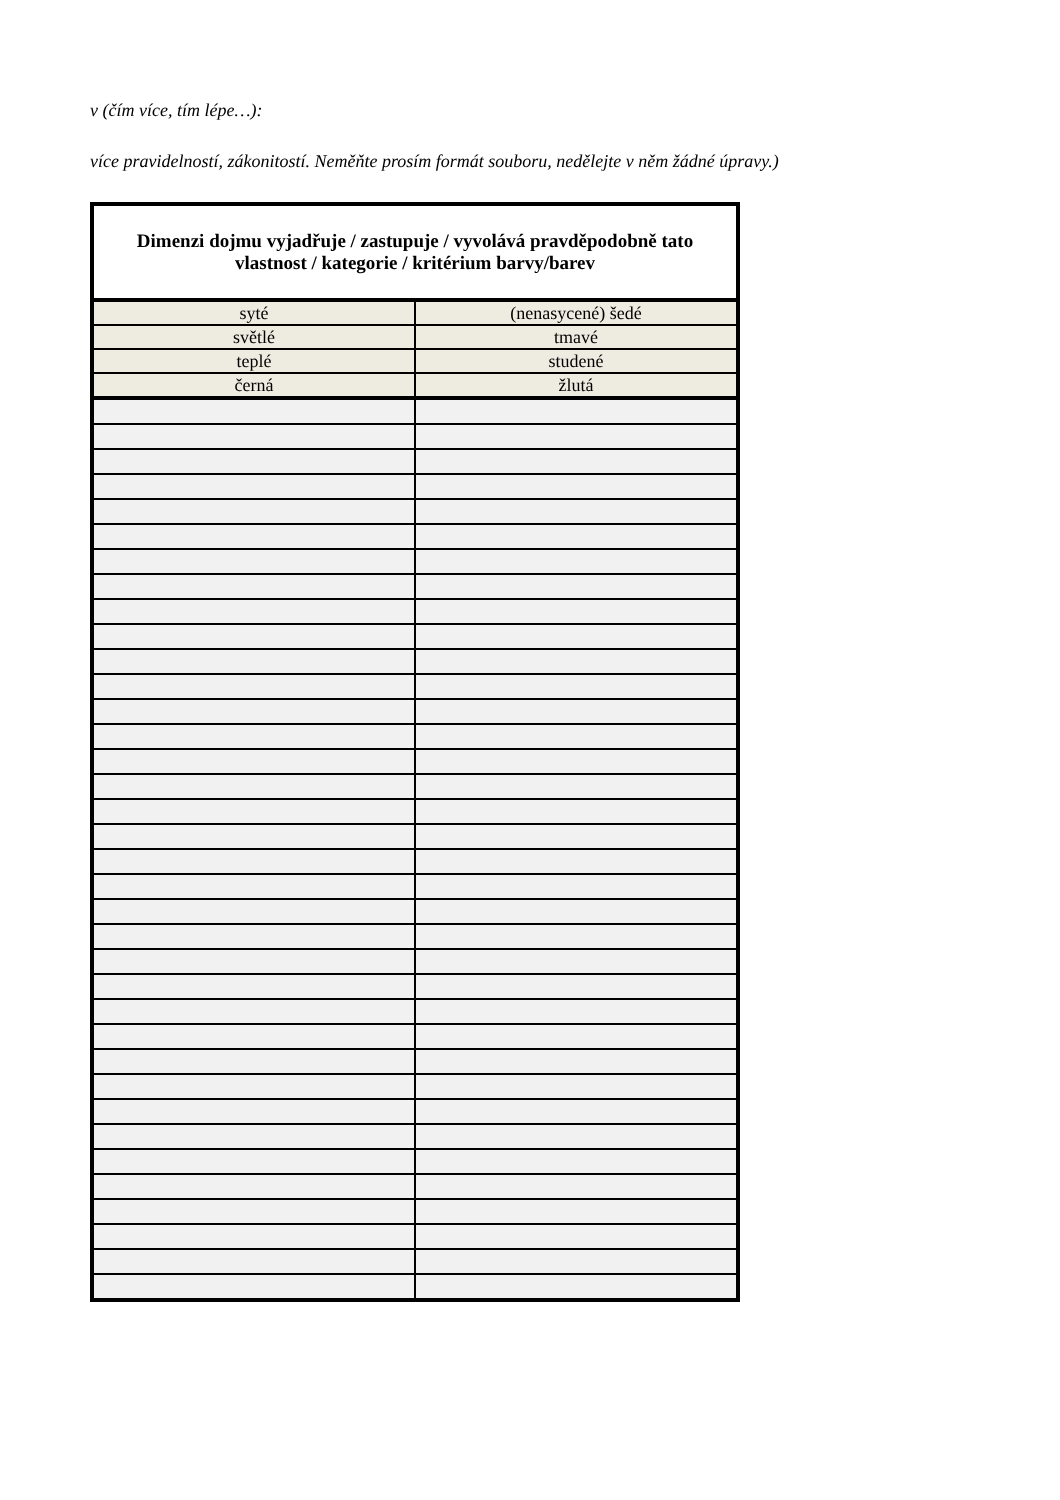v (čím více, tím lépe…):
více pravidelností, zákonitostí. Neměňte prosím formát souboru, nedělejte v něm žádné úpravy.)
| Dimenzi dojmu vyjadřuje / zastupuje / vyvolává pravděpodobně tato vlastnost / kategorie / kritérium barvy/barev | |
| --- | --- |
| syté | (nenasycené) šedé |
| světlé | tmavé |
| teplé | studené |
| černá | žlutá |